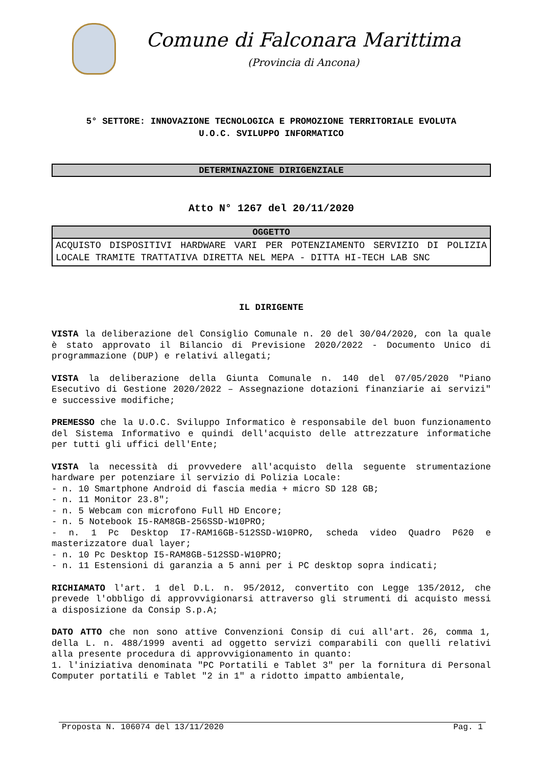Comune di Falconara Marittima
(Provincia di Ancona)
5° SETTORE: INNOVAZIONE TECNOLOGICA E PROMOZIONE TERRITORIALE EVOLUTA
U.O.C. SVILUPPO INFORMATICO
DETERMINAZIONE DIRIGENZIALE
Atto N° 1267 del 20/11/2020
| OGGETTO |
| --- |
| ACQUISTO DISPOSITIVI HARDWARE VARI PER POTENZIAMENTO SERVIZIO DI POLIZIA LOCALE TRAMITE TRATTATIVA DIRETTA NEL MEPA - DITTA HI-TECH LAB SNC |
IL DIRIGENTE
VISTA la deliberazione del Consiglio Comunale n. 20 del 30/04/2020, con la quale è stato approvato il Bilancio di Previsione 2020/2022 - Documento Unico di programmazione (DUP) e relativi allegati;
VISTA la deliberazione della Giunta Comunale n. 140 del 07/05/2020 "Piano Esecutivo di Gestione 2020/2022 – Assegnazione dotazioni finanziarie ai servizi" e successive modifiche;
PREMESSO che la U.O.C. Sviluppo Informatico è responsabile del buon funzionamento del Sistema Informativo e quindi dell'acquisto delle attrezzature informatiche per tutti gli uffici dell'Ente;
VISTA la necessità di provvedere all'acquisto della seguente strumentazione hardware per potenziare il servizio di Polizia Locale:
- n. 10 Smartphone Android di fascia media + micro SD 128 GB;
- n. 11 Monitor 23.8";
- n. 5 Webcam con microfono Full HD Encore;
- n. 5 Notebook I5-RAM8GB-256SSD-W10PRO;
- n. 1 Pc Desktop I7-RAM16GB-512SSD-W10PRO, scheda video Quadro P620 e masterizzatore dual layer;
- n. 10 Pc Desktop I5-RAM8GB-512SSD-W10PRO;
- n. 11 Estensioni di garanzia a 5 anni per i PC desktop sopra indicati;
RICHIAMATO l'art. 1 del D.L. n. 95/2012, convertito con Legge 135/2012, che prevede l'obbligo di approvvigionarsi attraverso gli strumenti di acquisto messi a disposizione da Consip S.p.A;
DATO ATTO che non sono attive Convenzioni Consip di cui all'art. 26, comma 1, della L. n. 488/1999 aventi ad oggetto servizi comparabili con quelli relativi alla presente procedura di approvvigionamento in quanto:
1. l'iniziativa denominata "PC Portatili e Tablet 3" per la fornitura di Personal Computer portatili e Tablet "2 in 1" a ridotto impatto ambientale,
Proposta N. 106074 del 13/11/2020 Pag. 1